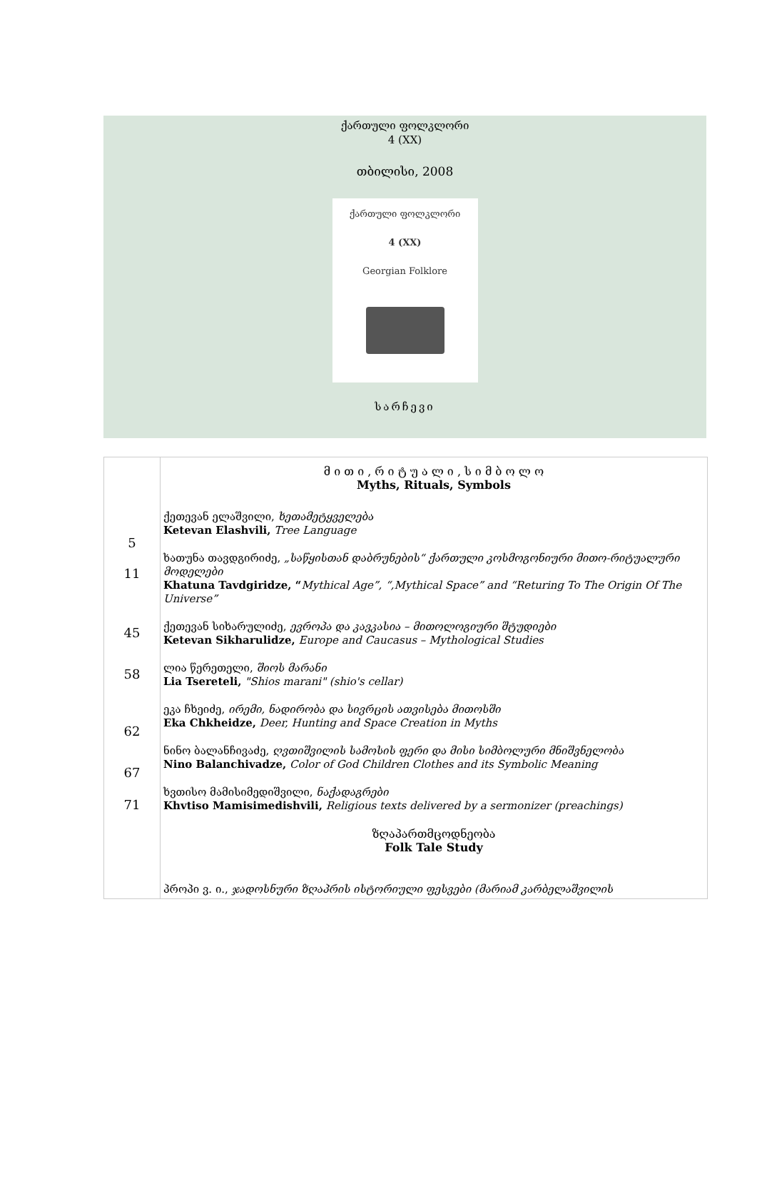ქართული ფოლკლორი
4 (XX)
თბილისი, 2008
ქართული ფოლკლორი
4 (XX)
Georgian Folklore
სარჩევი
| 5 11 45 58 62 67 71 | მ ი თ ი , რ ი ტ უ ა ლ ი , ს ი მ ბ ო ლ ო Myths, Rituals, Symbols ქეთევან ელაშვილი, ხეთამეტყველება Ketevan Elashvili, Tree Language ხათუნა თავდგირიძე, „საწყისთან დაბრუნების“ ქართული კოსმოგონიური მითო-რიტუალური მოდელები Khatuna Tavdgiridze, “ Mythical Age”, “,Mythical Space” and “Returing To The Origin Of The Universe” ქეთევან სიხარულიძე, ევროპა და კავკასია – მითოლოგიური შტუდიები Ketevan Sikharulidze, Europe and Caucasus – Mythological Studies ლია წერეთელი, შიოს მარანი Lia Tsereteli, "Shios marani" (shio's cellar) ეკა ჩხეიძე, ირემი, ნადირობა და სივრცის ათვისება მითოსში Eka Chkheidze, Deer, Hunting and Space Creation in Myths ნინო ბალანჩივაძე, ღვთიშვილის სამოსის ფერი და მისი სიმბოლური მნიშვნელობა Nino Balanchivadze, Color of God Children Clothes and its Symbolic Meaning ხვთისო მამისიმედიშვილი, ნაქადაგრები Khvtiso Mamisimedishvili, Religious texts delivered by a sermonizer (preachings) ზღაპართმცოდნეობა Folk Tale Study პროპი ვ. ი., ჯადოსნური ზღაპრის ისტორიული ფესვები (მარიამ კარბელაშვილის |